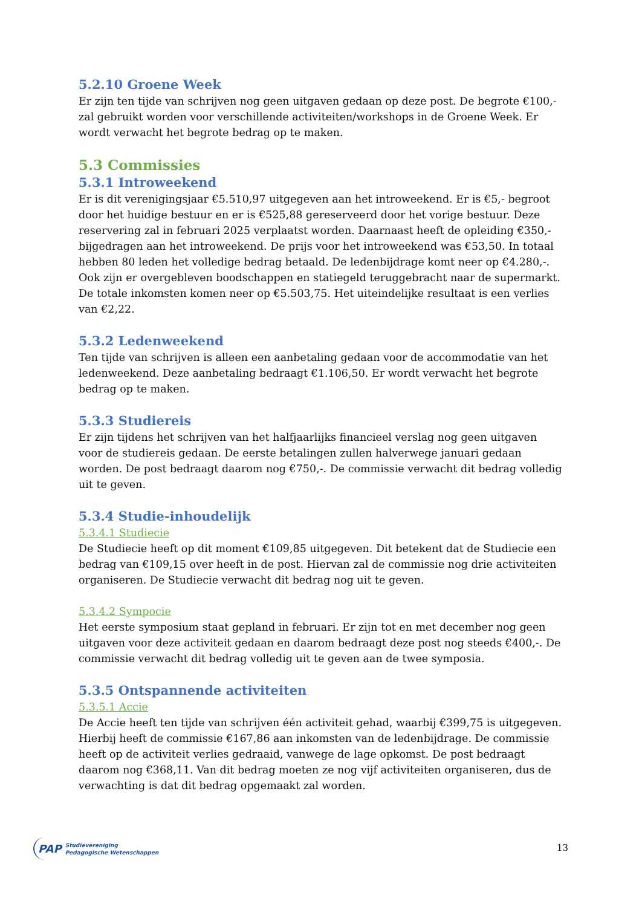5.2.10 Groene Week
Er zijn ten tijde van schrijven nog geen uitgaven gedaan op deze post. De begrote €100,- zal gebruikt worden voor verschillende activiteiten/workshops in de Groene Week. Er wordt verwacht het begrote bedrag op te maken.
5.3 Commissies
5.3.1 Introweekend
Er is dit verenigingsjaar €5.510,97 uitgegeven aan het introweekend. Er is €5,- begroot door het huidige bestuur en er is €525,88 gereserveerd door het vorige bestuur. Deze reservering zal in februari 2025 verplaatst worden. Daarnaast heeft de opleiding €350,- bijgedragen aan het introweekend. De prijs voor het introweekend was €53,50. In totaal hebben 80 leden het volledige bedrag betaald. De ledenbijdrage komt neer op €4.280,-. Ook zijn er overgebleven boodschappen en statiegeld teruggebracht naar de supermarkt. De totale inkomsten komen neer op €5.503,75. Het uiteindelijke resultaat is een verlies van €2,22.
5.3.2 Ledenweekend
Ten tijde van schrijven is alleen een aanbetaling gedaan voor de accommodatie van het ledenweekend. Deze aanbetaling bedraagt €1.106,50. Er wordt verwacht het begrote bedrag op te maken.
5.3.3 Studiereis
Er zijn tijdens het schrijven van het halfjaarlijks financieel verslag nog geen uitgaven voor de studiereis gedaan. De eerste betalingen zullen halverwege januari gedaan worden. De post bedraagt daarom nog €750,-. De commissie verwacht dit bedrag volledig uit te geven.
5.3.4 Studie-inhoudelijk
5.3.4.1 Studiecie
De Studiecie heeft op dit moment €109,85 uitgegeven. Dit betekent dat de Studiecie een bedrag van €109,15 over heeft in de post. Hiervan zal de commissie nog drie activiteiten organiseren. De Studiecie verwacht dit bedrag nog uit te geven.
5.3.4.2 Sympocie
Het eerste symposium staat gepland in februari. Er zijn tot en met december nog geen uitgaven voor deze activiteit gedaan en daarom bedraagt deze post nog steeds €400,-. De commissie verwacht dit bedrag volledig uit te geven aan de twee symposia.
5.3.5 Ontspannende activiteiten
5.3.5.1 Accie
De Accie heeft ten tijde van schrijven één activiteit gehad, waarbij €399,75 is uitgegeven. Hierbij heeft de commissie €167,86 aan inkomsten van de ledenbijdrage. De commissie heeft op de activiteit verlies gedraaid, vanwege de lage opkomst. De post bedraagt daarom nog €368,11. Van dit bedrag moeten ze nog vijf activiteiten organiseren, dus de verwachting is dat dit bedrag opgemaakt zal worden.
PAP Studievereniging
Pedagogische Wetenschappen
13